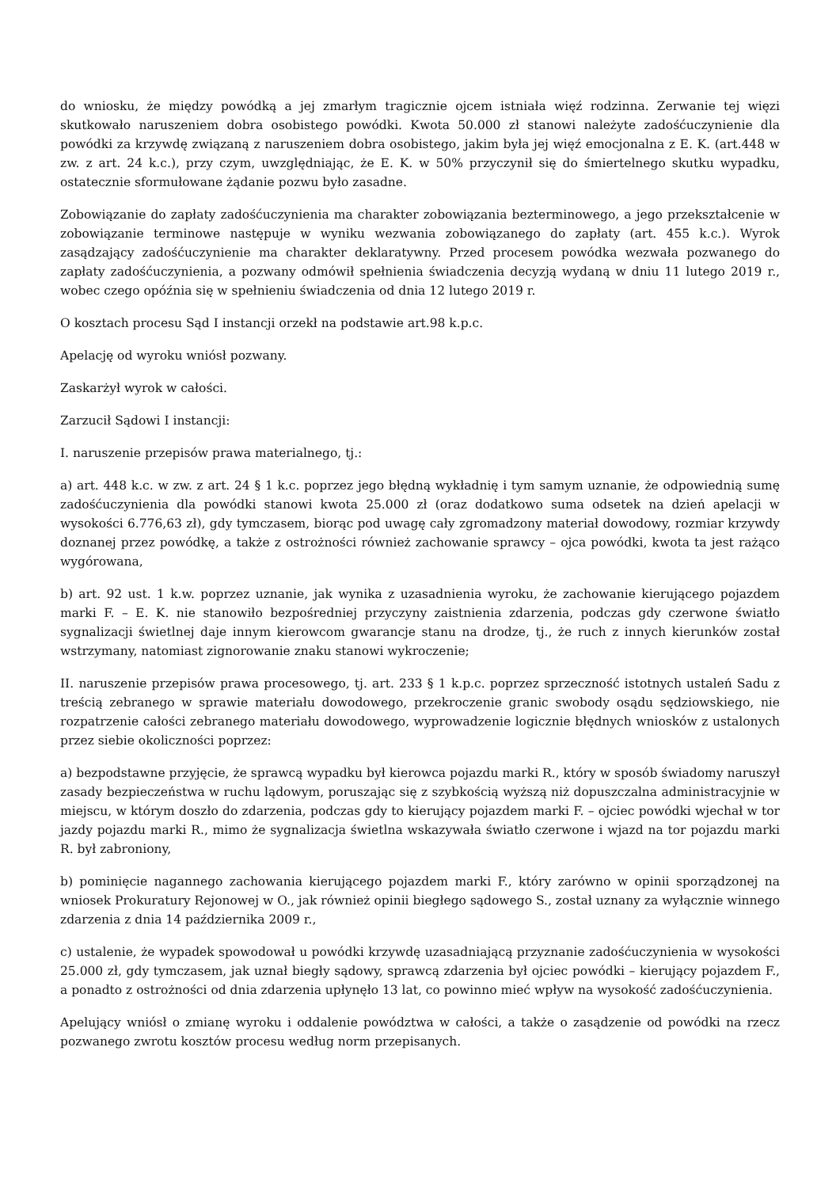do wniosku, że między powódką a jej zmarłym tragicznie ojcem istniała więź rodzinna. Zerwanie tej więzi skutkowało naruszeniem dobra osobistego powódki. Kwota 50.000 zł stanowi należyte zadośćuczynienie dla powódki za krzywdę związaną z naruszeniem dobra osobistego, jakim była jej więź emocjonalna z E. K. (art.448 w zw. z art. 24 k.c.), przy czym, uwzględniając, że E. K. w 50% przyczynił się do śmiertelnego skutku wypadku, ostatecznie sformułowane żądanie pozwu było zasadne.
Zobowiązanie do zapłaty zadośćuczynienia ma charakter zobowiązania bezterminowego, a jego przekształcenie w zobowiązanie terminowe następuje w wyniku wezwania zobowiązanego do zapłaty (art. 455 k.c.). Wyrok zasądzający zadośćuczynienie ma charakter deklaratywny. Przed procesem powódka wezwała pozwanego do zapłaty zadośćuczynienia, a pozwany odmówił spełnienia świadczenia decyzją wydaną w dniu 11 lutego 2019 r., wobec czego opóźnia się w spełnieniu świadczenia od dnia 12 lutego 2019 r.
O kosztach procesu Sąd I instancji orzekł na podstawie art.98 k.p.c.
Apelację od wyroku wniósł pozwany.
Zaskarżył wyrok w całości.
Zarzucił Sądowi I instancji:
I. naruszenie przepisów prawa materialnego, tj.:
a) art. 448 k.c. w zw. z art. 24 § 1 k.c. poprzez jego błędną wykładnię i tym samym uznanie, że odpowiednią sumę zadośćuczynienia dla powódki stanowi kwota 25.000 zł (oraz dodatkowo suma odsetek na dzień apelacji w wysokości 6.776,63 zł), gdy tymczasem, biorąc pod uwagę cały zgromadzony materiał dowodowy, rozmiar krzywdy doznanej przez powódkę, a także z ostrożności również zachowanie sprawcy – ojca powódki, kwota ta jest rażąco wygórowana,
b) art. 92 ust. 1 k.w. poprzez uznanie, jak wynika z uzasadnienia wyroku, że zachowanie kierującego pojazdem marki F. – E. K. nie stanowiło bezpośredniej przyczyny zaistnienia zdarzenia, podczas gdy czerwone światło sygnalizacji świetlnej daje innym kierowcom gwarancje stanu na drodze, tj., że ruch z innych kierunków został wstrzymany, natomiast zignorowanie znaku stanowi wykroczenie;
II. naruszenie przepisów prawa procesowego, tj. art. 233 § 1 k.p.c. poprzez sprzeczność istotnych ustaleń Sadu z treścią zebranego w sprawie materiału dowodowego, przekroczenie granic swobody osądu sędziowskiego, nie rozpatrzenie całości zebranego materiału dowodowego, wyprowadzenie logicznie błędnych wniosków z ustalonych przez siebie okoliczności poprzez:
a) bezpodstawne przyjęcie, że sprawcą wypadku był kierowca pojazdu marki R., który w sposób świadomy naruszył zasady bezpieczeństwa w ruchu lądowym, poruszając się z szybkością wyższą niż dopuszczalna administracyjnie w miejscu, w którym doszło do zdarzenia, podczas gdy to kierujący pojazdem marki F. – ojciec powódki wjechał w tor jazdy pojazdu marki R., mimo że sygnalizacja świetlna wskazywała światło czerwone i wjazd na tor pojazdu marki R. był zabroniony,
b) pominięcie nagannego zachowania kierującego pojazdem marki F., który zarówno w opinii sporządzonej na wniosek Prokuratury Rejonowej w O., jak również opinii biegłego sądowego S., został uznany za wyłącznie winnego zdarzenia z dnia 14 października 2009 r.,
c) ustalenie, że wypadek spowodował u powódki krzywdę uzasadniającą przyznanie zadośćuczynienia w wysokości 25.000 zł, gdy tymczasem, jak uznał biegły sądowy, sprawcą zdarzenia był ojciec powódki – kierujący pojazdem F., a ponadto z ostrożności od dnia zdarzenia upłynęło 13 lat, co powinno mieć wpływ na wysokość zadośćuczynienia.
Apelujący wniósł o zmianę wyroku i oddalenie powództwa w całości, a także o zasądzenie od powódki na rzecz pozwanego zwrotu kosztów procesu według norm przepisanych.